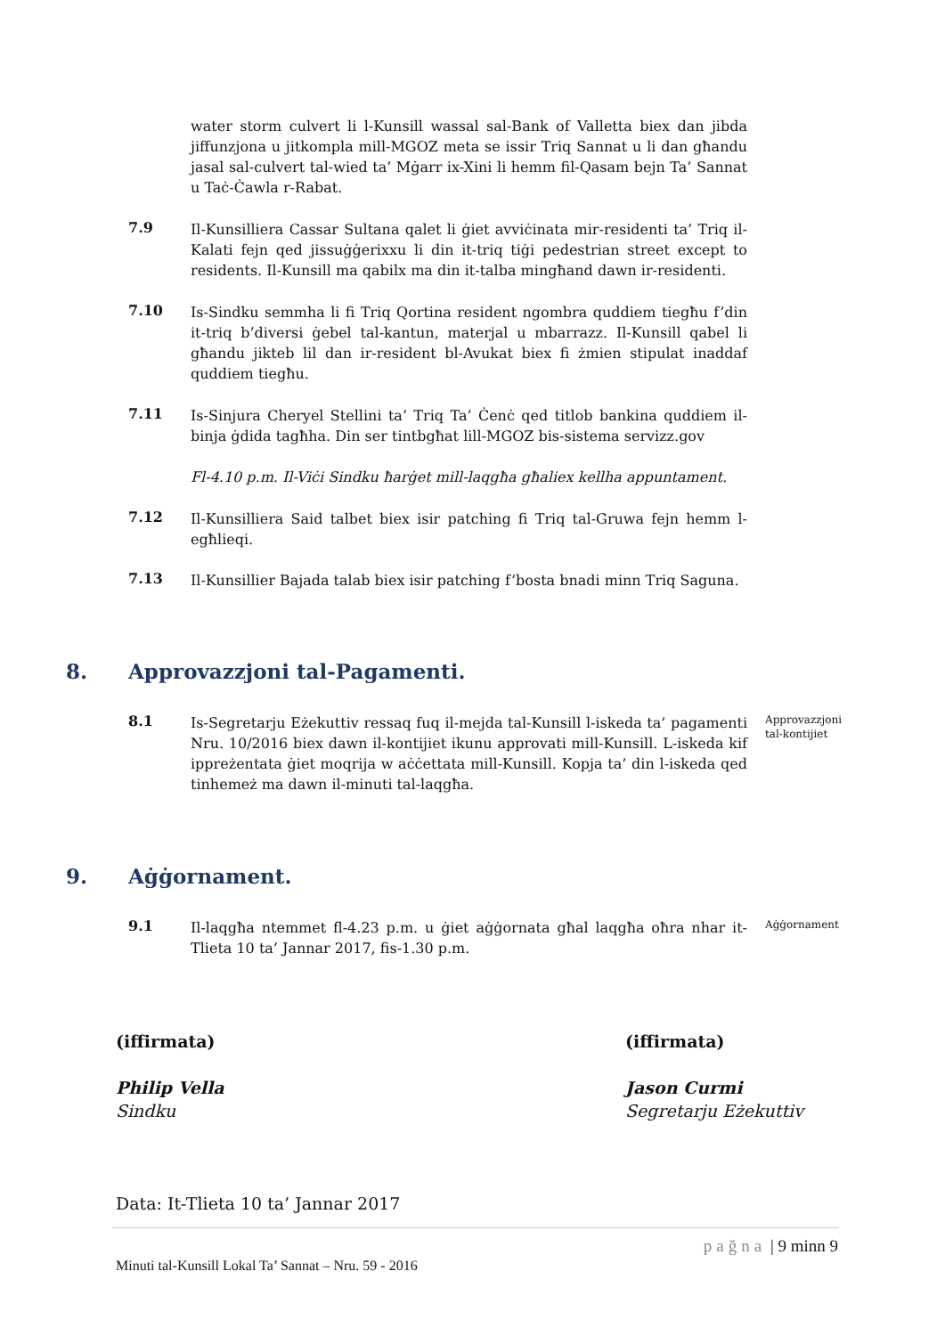water storm culvert li l-Kunsill wassal sal-Bank of Valletta biex dan jibda jiffunzjona u jitkompla mill-MGOZ meta se issir Triq Sannat u li dan għandu jasal sal-culvert tal-wied ta’ Mġarr ix-Xini li hemm fil-Qasam bejn Ta’ Sannat u Taċ-Ċawla r-Rabat.
7.9
Il-Kunsilliera Cassar Sultana qalet li ġiet avviċinata mir-residenti ta’ Triq il-Kalati fejn qed jissuġġerixxu li din it-triq tiġi pedestrian street except to residents. Il-Kunsill ma qabilx ma din it-talba mingħand dawn ir-residenti.
7.10
Is-Sindku semmha li fi Triq Qortina resident ngombra quddiem tiegħu f’din it-triq b’diversi ġebel tal-kantun, materjal u mbarrazz. Il-Kunsill qabel li għandu jikteb lil dan ir-resident bl-Avukat biex fi żmien stipulat inaddaf quddiem tiegħu.
7.11
Is-Sinjura Cheryel Stellini ta’ Triq Ta’ Ċenċ qed titlob bankina quddiem il-binja ġdida tagħha. Din ser tintbgħat lill-MGOZ bis-sistema servizz.gov
Fl-4.10 p.m. Il-Viċi Sindku ħarġet mill-laqgħa għaliex kellha appuntament.
7.12
Il-Kunsilliera Said talbet biex isir patching fi Triq tal-Gruwa fejn hemm l-egħlieqi.
7.13
Il-Kunsillier Bajada talab biex isir patching f’bosta bnadi minn Triq Saguna.
8. Approvazzjoni tal-Pagamenti.
8.1
Is-Segretarju Eżekuttiv ressaq fuq il-mejda tal-Kunsill l-iskeda ta’ pagamenti Nru. 10/2016 biex dawn il-kontijiet ikunu approvati mill-Kunsill. L-iskeda kif ippreżentata ġiet moqrija w aċċettata mill-Kunsill. Kopja ta’ din l-iskeda qed tinhemeż ma dawn il-minuti tal-laqgħa.
Approvazzjoni tal-kontijiet
9. Aġġornament.
9.1
Il-laqgħa ntemmet fl-4.23 p.m. u ġiet aġġornata għal laqgħa oħra nhar it-Tlieta 10 ta’ Jannar 2017, fis-1.30 p.m.
Aġġornament
(iffirmata) (iffirmata)
Philip Vella
Sindku
Jason Curmi
Segretarju Eżekuttiv
Data: It-Tlieta 10 ta’ Jannar 2017
pağna | 9 minn 9
Minuti tal-Kunsill Lokal Ta’ Sannat – Nru. 59 - 2016